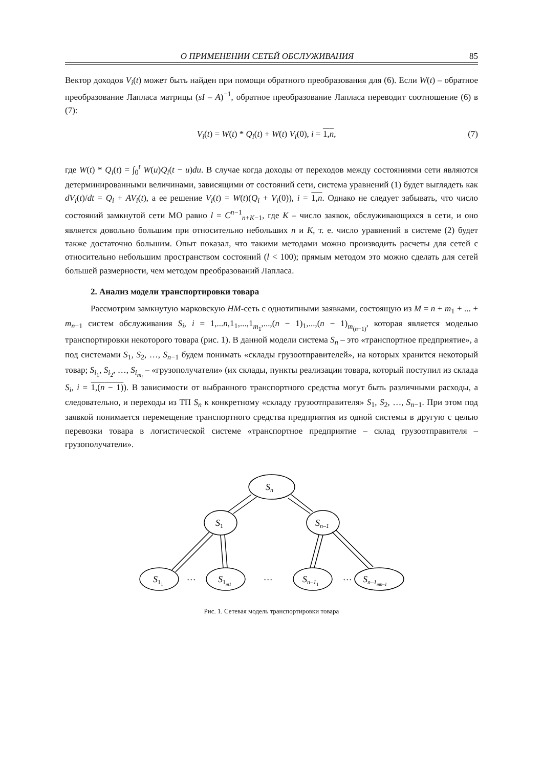О ПРИМЕНЕНИИ СЕТЕЙ ОБСЛУЖИВАНИЯ 85
Вектор доходов V<sub>i</sub>(t) может быть найден при помощи обратного преобразования для (6). Если W(t) – обратное преобразование Лапласа матрицы (sI – A)<sup>−1</sup>, обратное преобразование Лапласа переводит соотношение (6) в (7):
V<sub>i</sub>(t) = W(t) * Q<sub>i</sub>(t) + W(t) V<sub>i</sub>(0), i = 1,n, (7)
где W(t) * Q<sub>i</sub>(t) = ∫<sub>0</sub><sup>t</sup> W(u)Q<sub>i</sub>(t − u)du. В случае когда доходы от переходов между состояниями сети являются детерминированными величинами, зависящими от состояний сети, система уравнений (1) будет выглядеть как dV<sub>i</sub>(t)/dt = Q<sub>i</sub> + AV<sub>i</sub>(t), а ее решение V<sub>i</sub>(t) = W(t)(Q<sub>i</sub> + V<sub>i</sub>(0)), i = 1,n. Однако не следует забывать, что число состояний замкнутой сети МО равно l = C<sup>n−1</sup><sub>n+K−1</sub>, где K – число заявок, обслуживающихся в сети, и оно является довольно большим при относительно небольших n и K, т. е. число уравнений в системе (2) будет также достаточно большим. Опыт показал, что такими методами можно производить расчеты для сетей с относительно небольшим пространством состояний (l < 100); прямым методом это можно сделать для сетей большей размерности, чем методом преобразований Лапласа.
2. Анализ модели транспортировки товара
Рассмотрим замкнутую марковскую НМ-сеть с однотипными заявками, состоящую из M = n + m<sub>1</sub> + ... + m<sub>n−1</sub> систем обслуживания S<sub>i</sub>, i = 1,...n,1<sub>1</sub>,...,1<sub>m<sub>1</sub></sub>,...,(n − 1)<sub>1</sub>,...,(n − 1)<sub>m<sub>(n−1)</sub></sub>, которая является моделью транспортировки некоторого товара (рис. 1). В данной модели система S<sub>n</sub> – это «транспортное предприятие», а под системами S<sub>1</sub>, S<sub>2</sub>, …, S<sub>n−1</sub> будем понимать «склады грузоотправителей», на которых хранится некоторый товар; S<sub>i<sub>1</sub></sub>, S<sub>i<sub>2</sub></sub>, …, S<sub>i<sub>m<sub>i</sub></sub></sub> – «грузополучатели» (их склады, пункты реализации товара, который поступил из склада S<sub>i</sub>, i = 1,(n − 1)). В зависимости от выбранного транспортного средства могут быть различными расходы, а следовательно, и переходы из ТП S<sub>n</sub> к конкретному «складу грузоотправителя» S<sub>1</sub>, S<sub>2</sub>, …, S<sub>n−1</sub>. При этом под заявкой понимается перемещение транспортного средства предприятия из одной системы в другую с целью перевозки товара в логистической системе «транспортное предприятие – склад грузоотправителя – грузополучатели».
Sn
S1
Sn–1
S11
S1m1
Sn–11
Sn–1mn–1
…
…
…
Рис. 1. Сетевая модель транспортировки товара